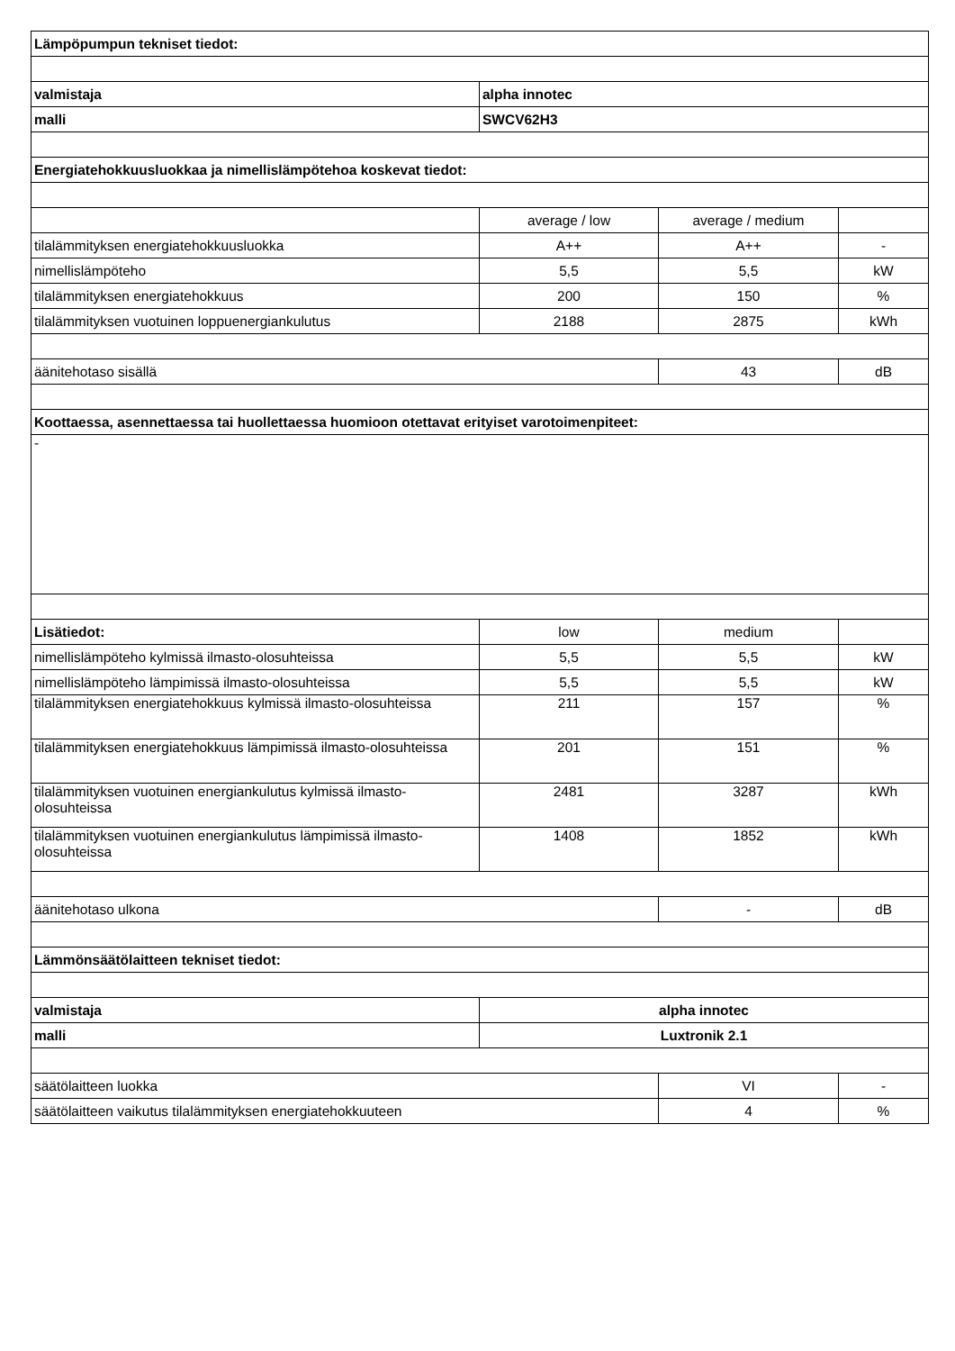| Lämpöpumpun tekniset tiedot: | | | |
| valmistaja | alpha innotec | | |
| malli | SWCV62H3 | | |
| Energiatehokkuusluokkaa ja nimellislämpötehoa koskevat tiedot: | | | |
| | average / low | average / medium | |
| tilalämmityksen energiatehokkuusluokka | A++ | A++ | - |
| nimellislämpöteho | 5,5 | 5,5 | kW |
| tilalämmityksen energiatehokkuus | 200 | 150 | % |
| tilalämmityksen vuotuinen loppuenergiankulutus | 2188 | 2875 | kWh |
| äänitehotaso sisällä | | 43 | dB |
| Koottaessa, asennettaessa tai huollettaessa huomioon otettavat erityiset varotoimenpiteet: | | | |
| - | | | |
| Lisätiedot: | low | medium | |
| nimellislämpöteho kylmissä ilmasto-olosuhteissa | 5,5 | 5,5 | kW |
| nimellislämpöteho lämpimissä ilmasto-olosuhteissa | 5,5 | 5,5 | kW |
| tilalämmityksen energiatehokkuus kylmissä ilmasto-olosuhteissa | 211 | 157 | % |
| tilalämmityksen energiatehokkuus lämpimissä ilmasto-olosuhteissa | 201 | 151 | % |
| tilalämmityksen vuotuinen energiankulutus kylmissä ilmasto-olosuhteissa | 2481 | 3287 | kWh |
| tilalämmityksen vuotuinen energiankulutus lämpimissä ilmasto-olosuhteissa | 1408 | 1852 | kWh |
| äänitehotaso ulkona | | - | dB |
| Lämmönsäätölaitteen tekniset tiedot: | | | |
| valmistaja | alpha innotec | | |
| malli | Luxtronik 2.1 | | |
| säätölaitteen luokka | | VI | - |
| säätölaitteen vaikutus tilalämmityksen energiatehokkuuteen | | 4 | % |